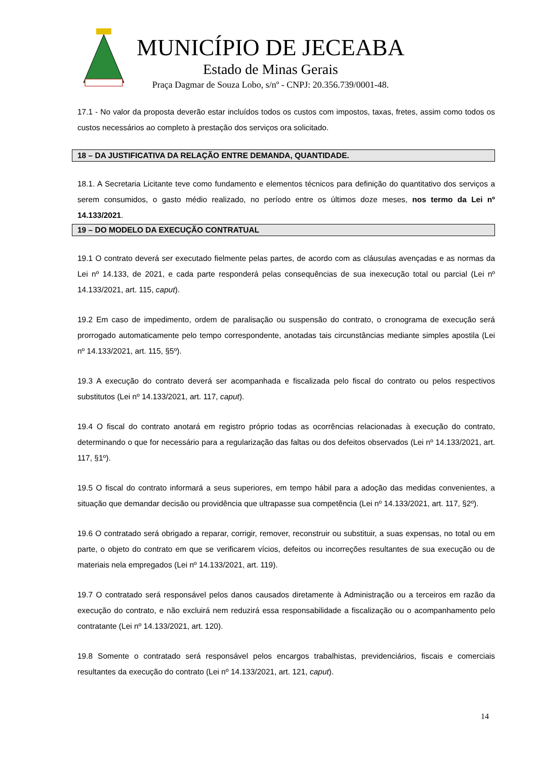MUNICÍPIO DE JECEABA
Estado de Minas Gerais
Praça Dagmar de Souza Lobo, s/nº - CNPJ: 20.356.739/0001-48.
17.1 - No valor da proposta deverão estar incluídos todos os custos com impostos, taxas, fretes, assim como todos os custos necessários ao completo à prestação dos serviços ora solicitado.
18 – DA JUSTIFICATIVA DA RELAÇÃO ENTRE DEMANDA, QUANTIDADE.
18.1. A Secretaria Licitante teve como fundamento e elementos técnicos para definição do quantitativo dos serviços a serem consumidos, o gasto médio realizado, no período entre os últimos doze meses, nos termo da Lei nº 14.133/2021.
19 – DO MODELO DA EXECUÇÃO CONTRATUAL
19.1 O contrato deverá ser executado fielmente pelas partes, de acordo com as cláusulas avençadas e as normas da Lei nº 14.133, de 2021, e cada parte responderá pelas consequências de sua inexecução total ou parcial (Lei nº 14.133/2021, art. 115, caput).
19.2 Em caso de impedimento, ordem de paralisação ou suspensão do contrato, o cronograma de execução será prorrogado automaticamente pelo tempo correspondente, anotadas tais circunstâncias mediante simples apostila (Lei nº 14.133/2021, art. 115, §5º).
19.3 A execução do contrato deverá ser acompanhada e fiscalizada pelo fiscal do contrato ou pelos respectivos substitutos (Lei nº 14.133/2021, art. 117, caput).
19.4 O fiscal do contrato anotará em registro próprio todas as ocorrências relacionadas à execução do contrato, determinando o que for necessário para a regularização das faltas ou dos defeitos observados (Lei nº 14.133/2021, art. 117, §1º).
19.5 O fiscal do contrato informará a seus superiores, em tempo hábil para a adoção das medidas convenientes, a situação que demandar decisão ou providência que ultrapasse sua competência (Lei nº 14.133/2021, art. 117, §2º).
19.6 O contratado será obrigado a reparar, corrigir, remover, reconstruir ou substituir, a suas expensas, no total ou em parte, o objeto do contrato em que se verificarem vícios, defeitos ou incorreções resultantes de sua execução ou de materiais nela empregados (Lei nº 14.133/2021, art. 119).
19.7 O contratado será responsável pelos danos causados diretamente à Administração ou a terceiros em razão da execução do contrato, e não excluirá nem reduzirá essa responsabilidade a fiscalização ou o acompanhamento pelo contratante (Lei nº 14.133/2021, art. 120).
19.8 Somente o contratado será responsável pelos encargos trabalhistas, previdenciários, fiscais e comerciais resultantes da execução do contrato (Lei nº 14.133/2021, art. 121, caput).
14